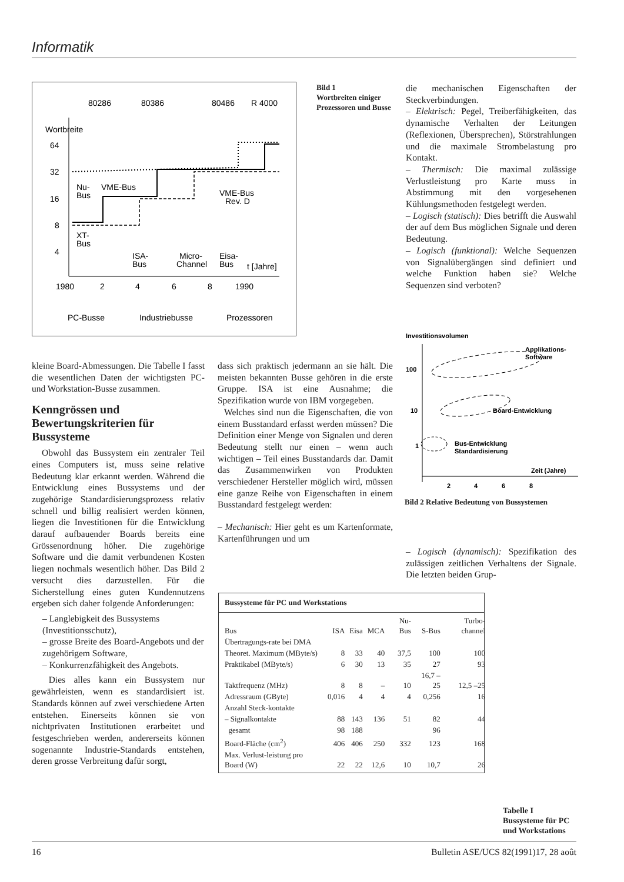Informatik
80286
80386
80486
R 4000
Wortbreite
64
32
16
8
4
Nu-
Bus
VME-Bus
VME-Bus
Rev. D
XT-
Bus
ISA-
Bus
Micro-
Channel
Eisa-
Bus
t [Jahre]
1980
2
4
6
8
1990
PC-Busse
Industriebusse
Prozessoren
Bild 1
Wortbreiten einiger Prozessoren und Busse
die mechanischen Eigenschaften der Steckverbindungen.
– Elektrisch: Pegel, Treiberfähigkeiten, das dynamische Verhalten der Leitungen (Reflexionen, Übersprechen), Störstrahlungen und die maximale Strombelastung pro Kontakt.
– Thermisch: Die maximal zulässige Verlustleistung pro Karte muss in Abstimmung mit den vorgesehenen Kühlungsmethoden festgelegt werden.
– Logisch (statisch): Dies betrifft die Auswahl der auf dem Bus möglichen Signale und deren Bedeutung.
– Logisch (funktional): Welche Sequenzen von Signalübergängen sind definiert und welche Funktion haben sie? Welche Sequenzen sind verboten?
Investitionsvolumen
100
10
1
Applikations-
Software
Board-Entwicklung
Bus-Entwicklung
Standardisierung
Zeit (Jahre)
2
4
6
8
Bild 2 Relative Bedeutung von Bussystemen
kleine Board-Abmessungen. Die Tabelle I fasst die wesentlichen Daten der wichtigsten PC- und Workstation-Busse zusammen.
Kenngrössen und Bewertungskriterien für Bussysteme
Obwohl das Bussystem ein zentraler Teil eines Computers ist, muss seine relative Bedeutung klar erkannt werden. Während die Entwicklung eines Bussystems und der zugehörige Standardisierungsprozess relativ schnell und billig realisiert werden können, liegen die Investitionen für die Entwicklung darauf aufbauender Boards bereits eine Grössenordnung höher. Die zugehörige Software und die damit verbundenen Kosten liegen nochmals wesentlich höher. Das Bild 2 versucht dies darzustellen. Für die Sicherstellung eines guten Kundennutzens ergeben sich daher folgende Anforderungen:
– Langlebigkeit des Bussystems (Investitionsschutz),
– grosse Breite des Board-Angebots und der zugehörigem Software,
– Konkurrenzfähigkeit des Angebots.
Dies alles kann ein Bussystem nur gewährleisten, wenn es standardisiert ist. Standards können auf zwei verschiedene Arten entstehen. Einerseits können sie von nichtprivaten Institutionen erarbeitet und festgeschrieben werden, andererseits können sogenannte Industrie-Standards entstehen, deren grosse Verbreitung dafür sorgt,
dass sich praktisch jedermann an sie hält. Die meisten bekannten Busse gehören in die erste Gruppe. ISA ist eine Ausnahme; die Spezifikation wurde von IBM vorgegeben.
Welches sind nun die Eigenschaften, die von einem Busstandard erfasst werden müssen? Die Definition einer Menge von Signalen und deren Bedeutung stellt nur einen – wenn auch wichtigen – Teil eines Busstandards dar. Damit das Zusammenwirken von Produkten verschiedener Hersteller möglich wird, müssen eine ganze Reihe von Eigenschaften in einem Busstandard festgelegt werden:
– Mechanisch: Hier geht es um Kartenformate, Kartenführungen und um
– Logisch (dynamisch): Spezifikation des zulässigen zeitlichen Verhaltens der Signale. Die letzten beiden Grup-
Bussysteme für PC und Workstations
| Bus | ISA | Eisa | MCA | Nu-Bus | S-Bus | Turbo-channel |
| --- | --- | --- | --- | --- | --- | --- |
| Übertragungs-rate bei DMA | | | | | | |
| Theoret. Maximum (MByte/s) | 8 | 33 | 40 | 37,5 | 100 | 100 |
| Praktikabel (MByte/s) | 6 | 30 | 13 | 35 | 27 | 93 |
| Taktfrequenz (MHz) | 8 | 8 | – | 10 | 16,7 –25 | 12,5 –25 |
| Adressraum (GByte) | 0,016 | 4 | 4 | 4 | 0,256 | 16 |
| Anzahl Steck-kontakte | | | | | | |
| – Signalkontakte | 88 | 143 | 136 | 51 | 82 | 44 |
| gesamt | 98 | 188 | | | 96 | |
| Board-Fläche (cm<sup>2</sup>) | 406 | 406 | 250 | 332 | 123 | 168 |
| Max. Verlust-leistung pro Board (W) | 22 | 22 | 12,6 | 10 | 10,7 | 26 |
Tabelle I
Bussysteme für PC und Workstations
16 Bulletin ASE/UCS 82(1991)17, 28 août